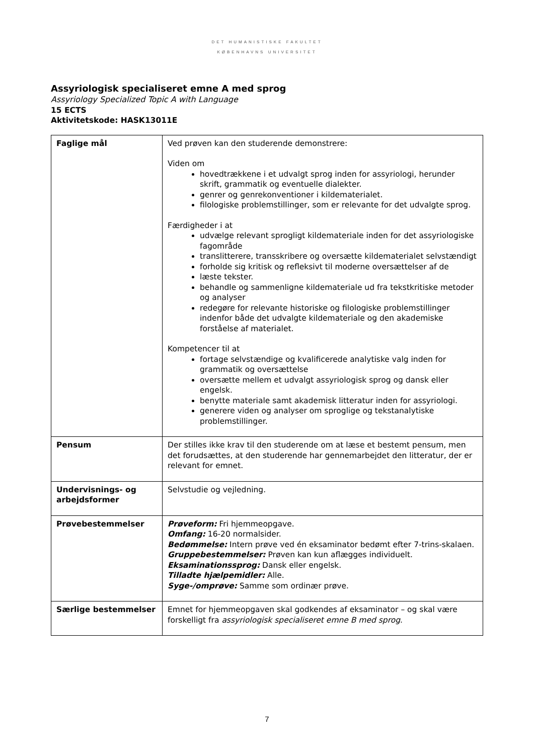DET HUMANISTISKE FAKULTET
KØBENHAVNS UNIVERSITET
Assyriologisk specialiseret emne A med sprog
Assyriology Specialized Topic A with Language
15 ECTS
Aktivitetskode: HASK13011E
| Faglige mål | Ved prøven kan den studerende demonstrere: Viden om hovedtrækkene i et udvalgt sprog inden for assyriologi, herunder skrift, grammatik og eventuelle dialekter. genrer og genrekonventioner i kildematerialet. filologiske problemstillinger, som er relevante for det udvalgte sprog. Færdigheder i at udvælge relevant sprogligt kildemateriale inden for det assyriologiske fagområde translitterere, transskribere og oversætte kildematerialet selvstændigt forholde sig kritisk og refleksivt til moderne oversættelser af de læste tekster. behandle og sammenligne kildemateriale ud fra tekstkritiske metoder og analyser redegøre for relevante historiske og filologiske problemstillinger indenfor både det udvalgte kildemateriale og den akademiske forståelse af materialet. Kompetencer til at fortage selvstændige og kvalificerede analytiske valg inden for grammatik og oversættelse oversætte mellem et udvalgt assyriologisk sprog og dansk eller engelsk. benytte materiale samt akademisk litteratur inden for assyriologi. generere viden og analyser om sproglige og tekstanalytiske problemstillinger. |
| Pensum | Der stilles ikke krav til den studerende om at læse et bestemt pensum, men det forudsættes, at den studerende har gennemarbejdet den litteratur, der er relevant for emnet. |
| Undervisnings- og arbejdsformer | Selvstudie og vejledning. |
| Prøvebestemmelser | Prøveform: Fri hjemmeopgave. Omfang: 16-20 normalsider. Bedømmelse: Intern prøve ved én eksaminator bedømt efter 7-trins-skalaen. Gruppebestemmelser: Prøven kan kun aflægges individuelt. Eksaminationssprog: Dansk eller engelsk. Tilladte hjælpemidler: Alle. Syge-/omprøve: Samme som ordinær prøve. |
| Særlige bestemmelser | Emnet for hjemmeopgaven skal godkendes af eksaminator – og skal være forskelligt fra assyriologisk specialiseret emne B med sprog . |
7